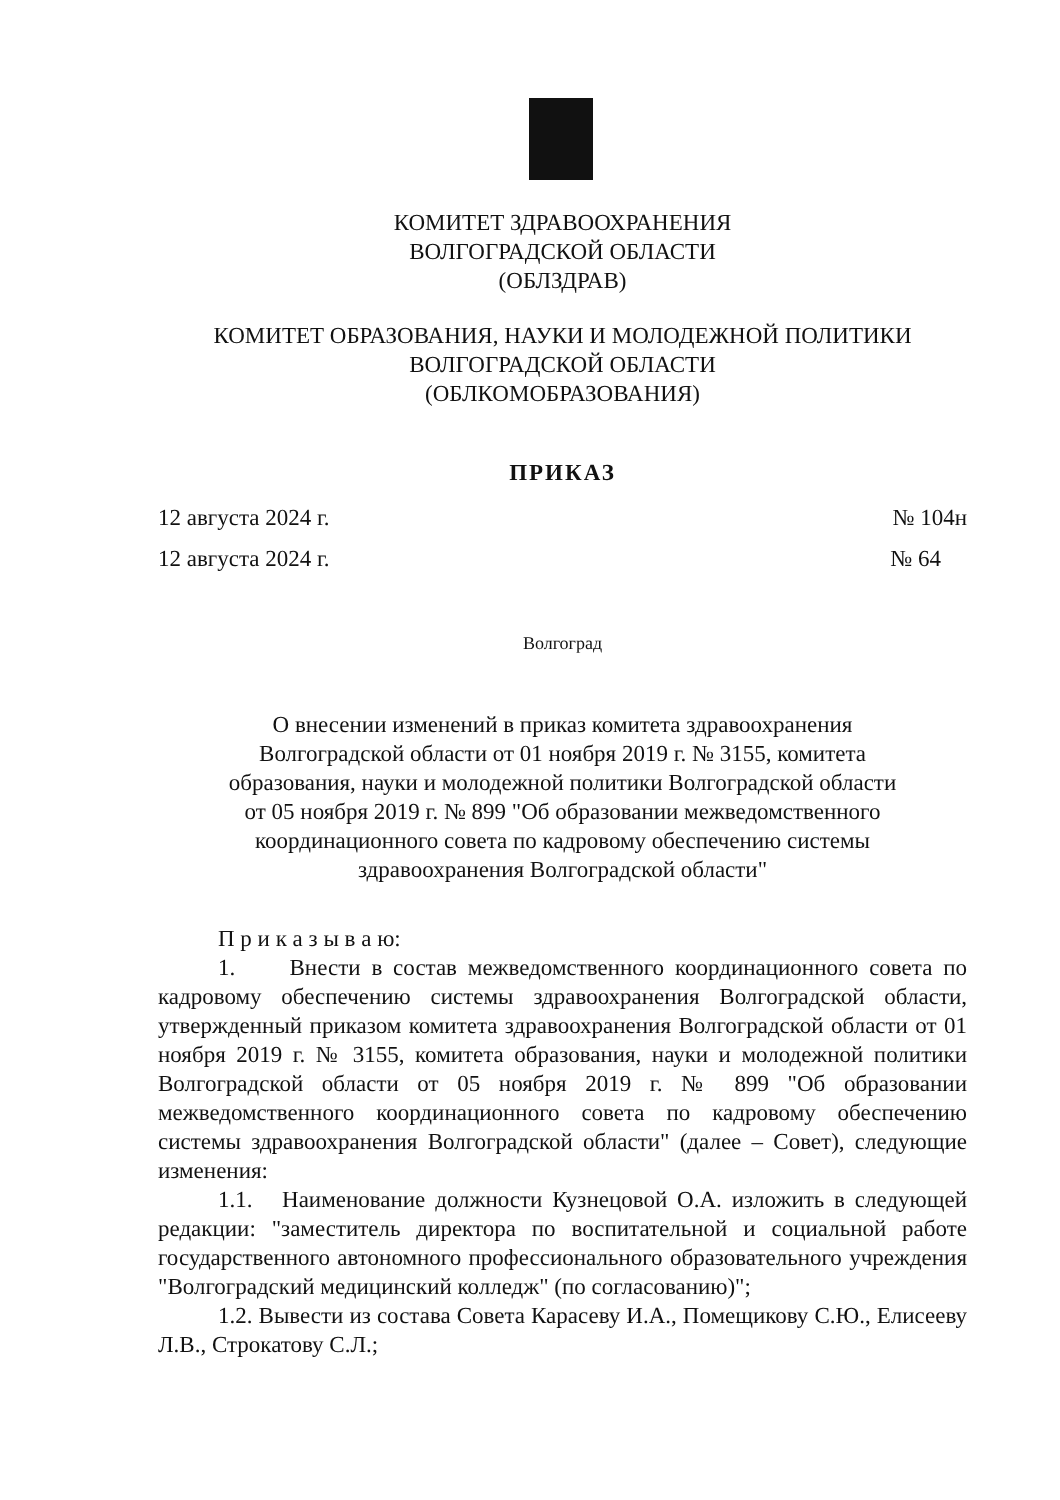КОМИТЕТ ЗДРАВООХРАНЕНИЯ
ВОЛГОГРАДСКОЙ ОБЛАСТИ
(ОБЛЗДРАВ)
КОМИТЕТ ОБРАЗОВАНИЯ, НАУКИ И МОЛОДЕЖНОЙ ПОЛИТИКИ
ВОЛГОГРАДСКОЙ ОБЛАСТИ
(ОБЛКОМОБРАЗОВАНИЯ)
ПРИКАЗ
12 августа 2024 г. № 104н
12 августа 2024 г. № 64
Волгоград
О внесении изменений в приказ комитета здравоохранения
Волгоградской области от 01 ноября 2019 г. № 3155, комитета
образования, науки и молодежной политики Волгоградской области
от 05 ноября 2019 г. № 899 "Об образовании межведомственного
координационного совета по кадровому обеспечению системы
здравоохранения Волгоградской области"
П р и к а з ы в а ю:
1. Внести в состав межведомственного координационного совета по кадровому обеспечению системы здравоохранения Волгоградской области, утвержденный приказом комитета здравоохранения Волгоградской области от 01 ноября 2019 г. № 3155, комитета образования, науки и молодежной политики Волгоградской области от 05 ноября 2019 г. № 899 "Об образовании межведомственного координационного совета по кадровому обеспечению системы здравоохранения Волгоградской области" (далее – Совет), следующие изменения:
1.1. Наименование должности Кузнецовой О.А. изложить в следующей редакции: "заместитель директора по воспитательной и социальной работе государственного автономного профессионального образовательного учреждения "Волгоградский медицинский колледж" (по согласованию)";
1.2. Вывести из состава Совета Карасеву И.А., Помещикову С.Ю., Елисееву Л.В., Строкатову С.Л.;